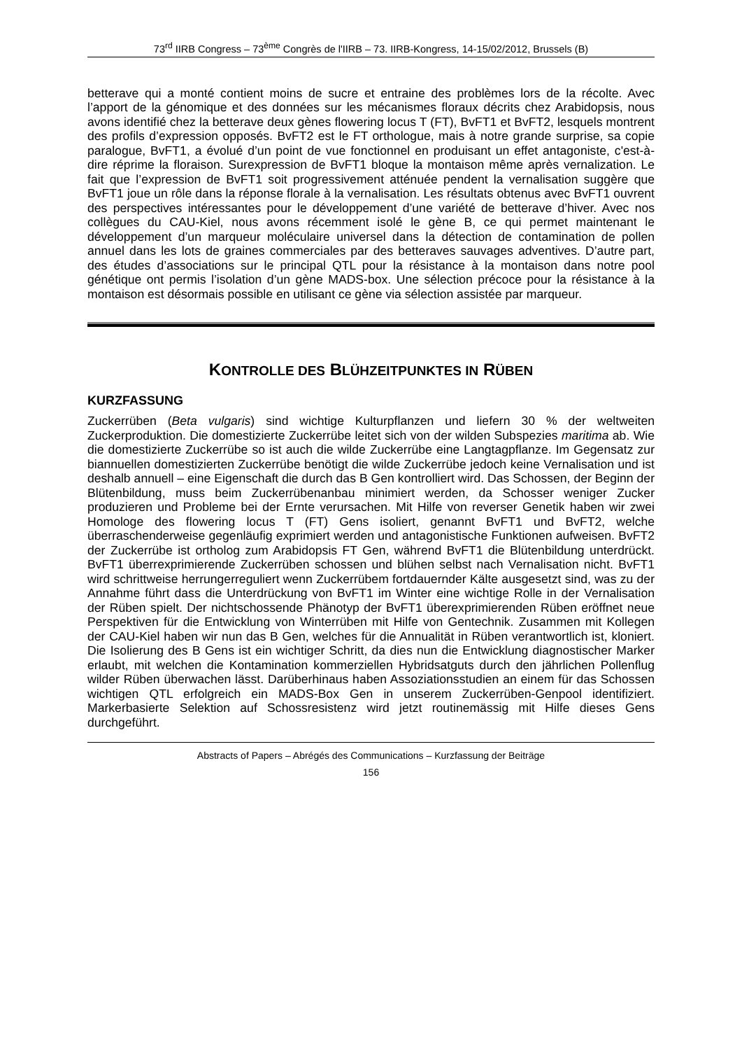73<sup>rd</sup> IIRB Congress – 73<sup>ème</sup> Congrès de l'IIRB – 73. IIRB-Kongress, 14-15/02/2012, Brussels (B)
betterave qui a monté contient moins de sucre et entraine des problèmes lors de la récolte. Avec l’apport de la génomique et des données sur les mécanismes floraux décrits chez Arabidopsis, nous avons identifié chez la betterave deux gènes flowering locus T (FT), BvFT1 et BvFT2, lesquels montrent des profils d’expression opposés. BvFT2 est le FT orthologue, mais à notre grande surprise, sa copie paralogue, BvFT1, a évolué d’un point de vue fonctionnel en produisant un effet antagoniste, c'est-à-dire réprime la floraison. Surexpression de BvFT1 bloque la montaison même après vernalization. Le fait que l’expression de BvFT1 soit progressivement atténuée pendent la vernalisation suggère que BvFT1 joue un rôle dans la réponse florale à la vernalisation. Les résultats obtenus avec BvFT1 ouvrent des perspectives intéressantes pour le développement d’une variété de betterave d’hiver. Avec nos collègues du CAU-Kiel, nous avons récemment isolé le gène B, ce qui permet maintenant le développement d’un marqueur moléculaire universel dans la détection de contamination de pollen annuel dans les lots de graines commerciales par des betteraves sauvages adventives. D’autre part, des études d’associations sur le principal QTL pour la résistance à la montaison dans notre pool génétique ont permis l’isolation d’un gène MADS-box. Une sélection précoce pour la résistance à la montaison est désormais possible en utilisant ce gène via sélection assistée par marqueur.
KONTROLLE DES BLÜHZEITPUNKTES IN RÜBEN
KURZFASSUNG
Zuckerrüben (Beta vulgaris) sind wichtige Kulturpflanzen und liefern 30 % der weltweiten Zuckerproduktion. Die domestizierte Zuckerrübe leitet sich von der wilden Subspezies maritima ab. Wie die domestizierte Zuckerrübe so ist auch die wilde Zuckerrübe eine Langtagpflanze. Im Gegensatz zur biannuellen domestizierten Zuckerrübe benötigt die wilde Zuckerrübe jedoch keine Vernalisation und ist deshalb annuell – eine Eigenschaft die durch das B Gen kontrolliert wird. Das Schossen, der Beginn der Blütenbildung, muss beim Zuckerrübenanbau minimiert werden, da Schosser weniger Zucker produzieren und Probleme bei der Ernte verursachen. Mit Hilfe von reverser Genetik haben wir zwei Homologe des flowering locus T (FT) Gens isoliert, genannt BvFT1 und BvFT2, welche überraschenderweise gegenläufig exprimiert werden und antagonistische Funktionen aufweisen. BvFT2 der Zuckerrübe ist ortholog zum Arabidopsis FT Gen, während BvFT1 die Blütenbildung unterdrückt. BvFT1 überrexprimierende Zuckerrüben schossen und blühen selbst nach Vernalisation nicht. BvFT1 wird schrittweise herrungerreguliert wenn Zuckerrübem fortdauernder Kälte ausgesetzt sind, was zu der Annahme führt dass die Unterdrückung von BvFT1 im Winter eine wichtige Rolle in der Vernalisation der Rüben spielt. Der nichtschossende Phänotyp der BvFT1 überexprimierenden Rüben eröffnet neue Perspektiven für die Entwicklung von Winterrüben mit Hilfe von Gentechnik. Zusammen mit Kollegen der CAU-Kiel haben wir nun das B Gen, welches für die Annualität in Rüben verantwortlich ist, kloniert. Die Isolierung des B Gens ist ein wichtiger Schritt, da dies nun die Entwicklung diagnostischer Marker erlaubt, mit welchen die Kontamination kommerziellen Hybridsatguts durch den jährlichen Pollenflug wilder Rüben überwachen lässt. Darüberhinaus haben Assoziationsstudien an einem für das Schossen wichtigen QTL erfolgreich ein MADS-Box Gen in unserem Zuckerrüben-Genpool identifiziert. Markerbasierte Selektion auf Schossresistenz wird jetzt routinemässig mit Hilfe dieses Gens durchgeführt.
Abstracts of Papers – Abrégés des Communications – Kurzfassung der Beiträge
156